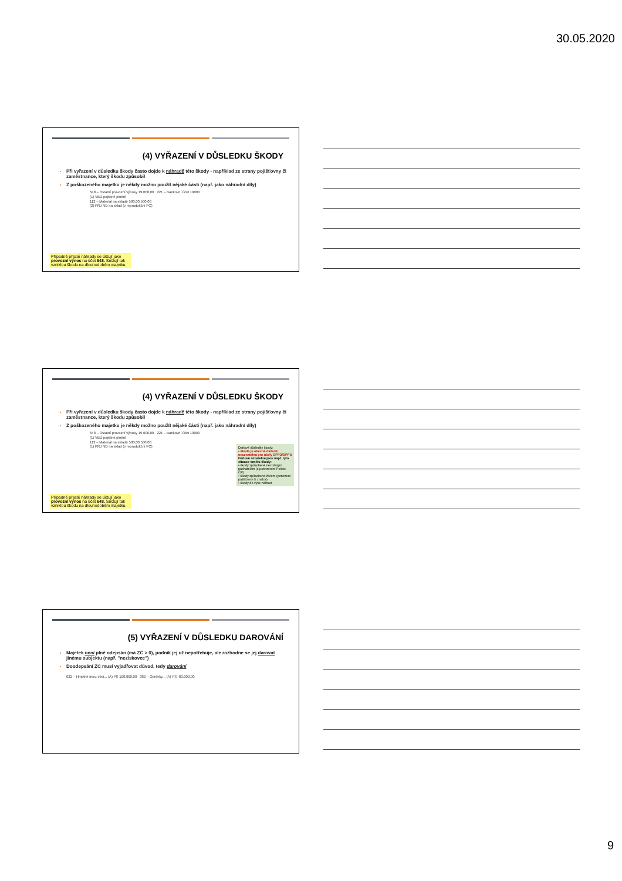30.05.2020
(4) VYŘAZENÍ V DŮSLEDKU ŠKODY
Při vyřazení v důsledku škody často dojde k náhradě této škody - například ze strany pojišťovny či zaměstnance, který škodu způsobil
Z poškozeného majetku je někdy možno použít nějaké části (např. jako náhradní díly)
648 – Ostatní provozní výnosy 19 000,00 221 – Bankovní účet 19000
(1) VBÚ pojistné plnění
112 – Materiál na skladě 500,00 500,00
(2) PŘJ ND na sklad (v reprodukční PC)
Případné přijaté náhrady se účtují jako provozní výnos na účet 648. Snižují tak vzniklou škodu na dlouhodobém majetku.
(4) VYŘAZENÍ V DŮSLEDKU ŠKODY
Při vyřazení v důsledku škody často dojde k náhradě této škody - například ze strany pojišťovny či zaměstnance, který škodu způsobil
Z poškozeného majetku je někdy možno použít nějaké části (např. jako náhradní díly)
648 – Ostatní provozní výnosy 19 000,00 221 – Bankovní účet 19000
(1) VBÚ pojistné plnění
112 – Materiál na skladě 500,00 500,00
(1) PŘJ ND na sklad (v reprodukční PC)
Daňové důsledky škody:
• škoda je obecně daňově neuznatelná pro účely DPFO/DPPO
Daňově uznatelné jsou např. tyto situace vzniku škody:
• škody způsobené neznámým pachatelem (s potvrzením Policie ČR)
• škody způsobené živlem (potvrzení pojišťovny či znalce)
• škody do výše náhrad
Případné přijaté náhrady se účtují jako provozní výnos na účet 648. Snižují tak vzniklou škodu na dlouhodobém majetku.
(5) VYŘAZENÍ V DŮSLEDKU DAROVÁNÍ
Majetek není plně odepsán (má ZC > 0), podnik jej už nepotřebuje, ale rozhodne se jej darovat jinému subjektu (např. "neziskovce")
Doodepsání ZC musí vyjadřovat důvod, tedy darování
022 – Hmotné mov. věci... (A) PS 100.000,00 082 – Oprávky... (A) PS -80.000,00
9